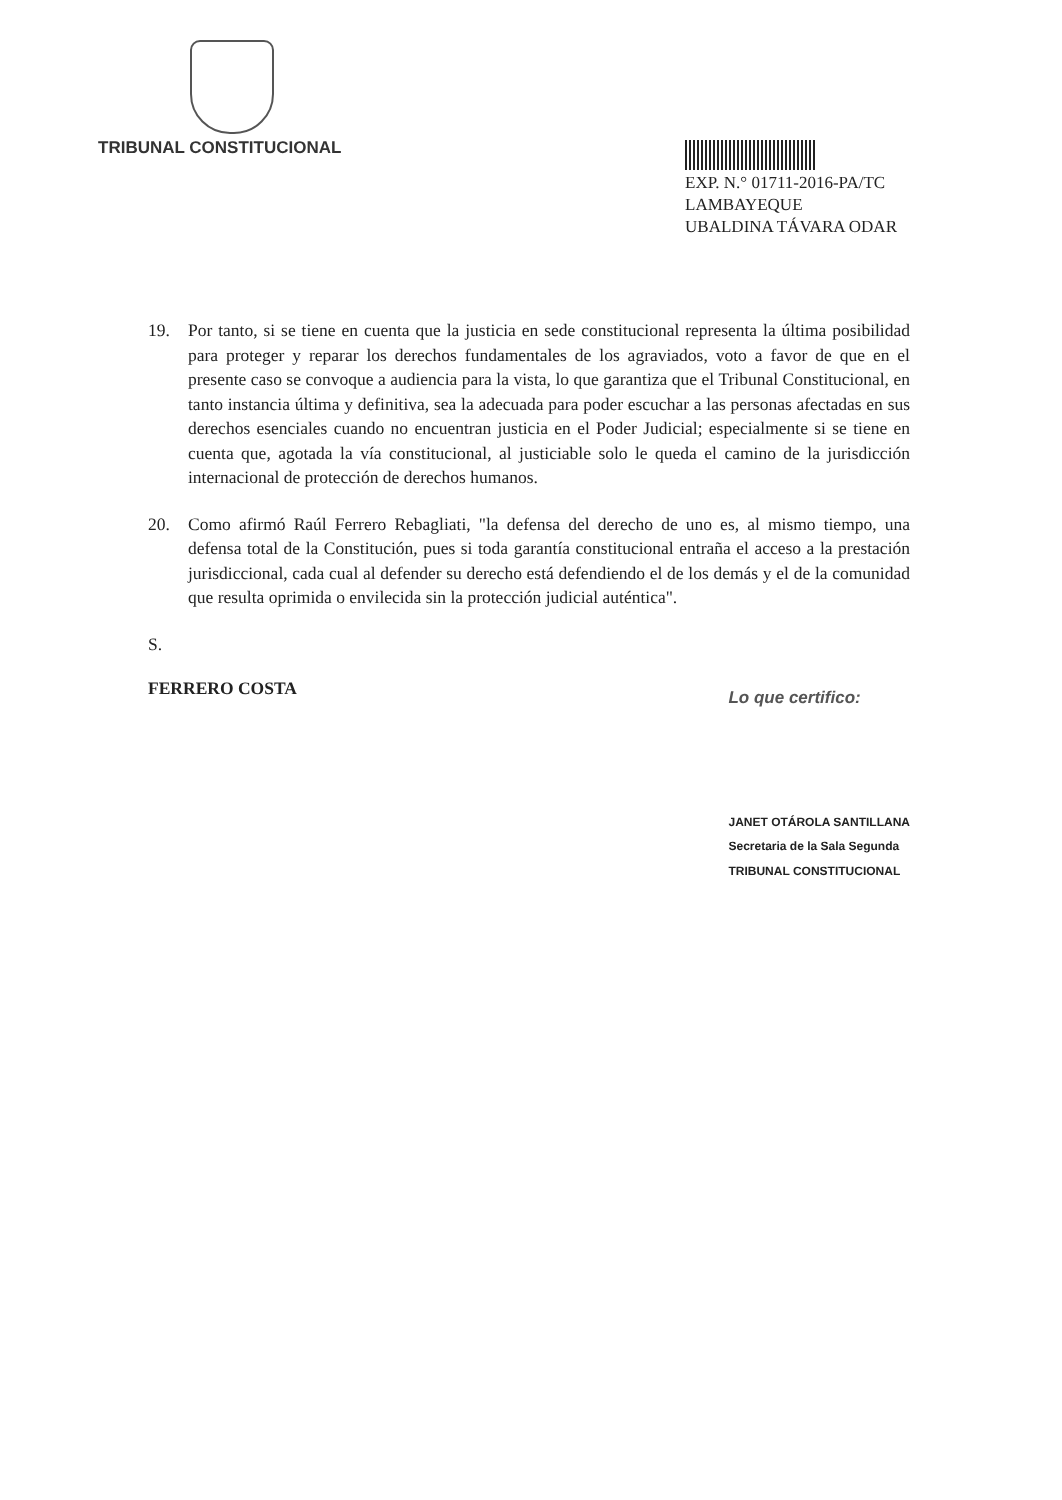TRIBUNAL CONSTITUCIONAL
EXP. N.° 01711-2016-PA/TC
LAMBAYEQUE
UBALDINA TÁVARA ODAR
19. Por tanto, si se tiene en cuenta que la justicia en sede constitucional representa la última posibilidad para proteger y reparar los derechos fundamentales de los agraviados, voto a favor de que en el presente caso se convoque a audiencia para la vista, lo que garantiza que el Tribunal Constitucional, en tanto instancia última y definitiva, sea la adecuada para poder escuchar a las personas afectadas en sus derechos esenciales cuando no encuentran justicia en el Poder Judicial; especialmente si se tiene en cuenta que, agotada la vía constitucional, al justiciable solo le queda el camino de la jurisdicción internacional de protección de derechos humanos.
20. Como afirmó Raúl Ferrero Rebagliati, "la defensa del derecho de uno es, al mismo tiempo, una defensa total de la Constitución, pues si toda garantía constitucional entraña el acceso a la prestación jurisdiccional, cada cual al defender su derecho está defendiendo el de los demás y el de la comunidad que resulta oprimida o envilecida sin la protección judicial auténtica".
S.
FERRERO COSTA
Lo que certifico:
JANET OTÁROLA SANTILLANA
Secretaria de la Sala Segunda
TRIBUNAL CONSTITUCIONAL